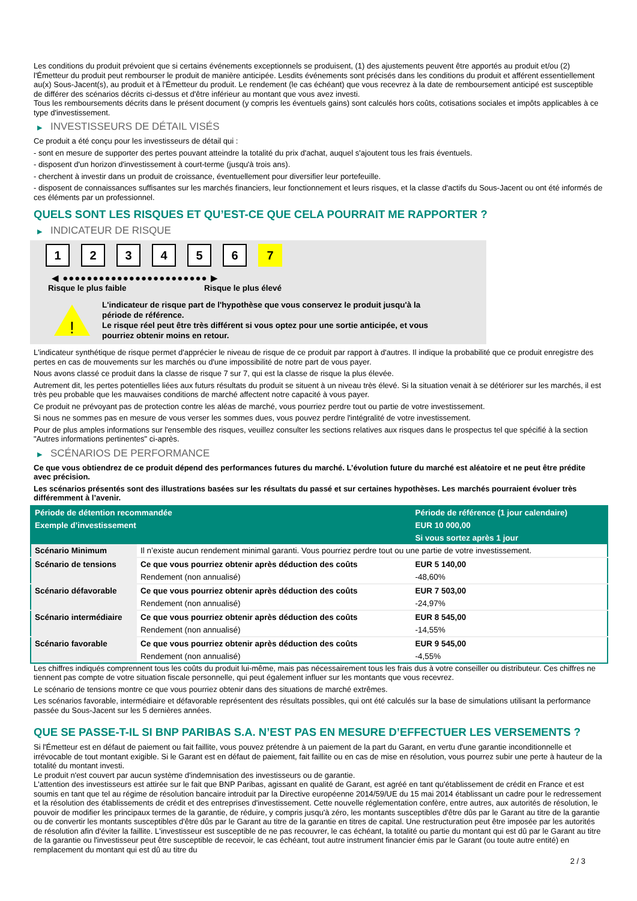Les conditions du produit prévoient que si certains événements exceptionnels se produisent, (1) des ajustements peuvent être apportés au produit et/ou (2) l'Émetteur du produit peut rembourser le produit de manière anticipée. Lesdits événements sont précisés dans les conditions du produit et afférent essentiellement au(x) Sous-Jacent(s), au produit et à l'Émetteur du produit. Le rendement (le cas échéant) que vous recevrez à la date de remboursement anticipé est susceptible de différer des scénarios décrits ci-dessus et d'être inférieur au montant que vous avez investi.
Tous les remboursements décrits dans le présent document (y compris les éventuels gains) sont calculés hors coûts, cotisations sociales et impôts applicables à ce type d'investissement.
▶ INVESTISSEURS DE DÉTAIL VISÉS
Ce produit a été conçu pour les investisseurs de détail qui :
- sont en mesure de supporter des pertes pouvant atteindre la totalité du prix d'achat, auquel s'ajoutent tous les frais éventuels.
- disposent d'un horizon d'investissement à court-terme (jusqu'à trois ans).
- cherchent à investir dans un produit de croissance, éventuellement pour diversifier leur portefeuille.
- disposent de connaissances suffisantes sur les marchés financiers, leur fonctionnement et leurs risques, et la classe d'actifs du Sous-Jacent ou ont été informés de ces éléments par un professionnel.
QUELS SONT LES RISQUES ET QU’EST-CE QUE CELA POURRAIT ME RAPPORTER ?
▶ INDICATEUR DE RISQUE
1 2 3 4 5 6 7
◀ ●●●●●●●●●●●●●●●●●●●●●●●● ▶
Risque le plus faible Risque le plus élevé
!
L'indicateur de risque part de l'hypothèse que vous conservez le produit jusqu'à la période de référence.
Le risque réel peut être très différent si vous optez pour une sortie anticipée, et vous pourriez obtenir moins en retour.
L'indicateur synthétique de risque permet d'apprécier le niveau de risque de ce produit par rapport à d'autres. Il indique la probabilité que ce produit enregistre des pertes en cas de mouvements sur les marchés ou d'une impossibilité de notre part de vous payer.
Nous avons classé ce produit dans la classe de risque 7 sur 7, qui est la classe de risque la plus élevée.
Autrement dit, les pertes potentielles liées aux futurs résultats du produit se situent à un niveau très élevé. Si la situation venait à se détériorer sur les marchés, il est très peu probable que les mauvaises conditions de marché affectent notre capacité à vous payer.
Ce produit ne prévoyant pas de protection contre les aléas de marché, vous pourriez perdre tout ou partie de votre investissement.
Si nous ne sommes pas en mesure de vous verser les sommes dues, vous pouvez perdre l'intégralité de votre investissement.
Pour de plus amples informations sur l'ensemble des risques, veuillez consulter les sections relatives aux risques dans le prospectus tel que spécifié à la section "Autres informations pertinentes" ci-après.
▶ SCÉNARIOS DE PERFORMANCE
Ce que vous obtiendrez de ce produit dépend des performances futures du marché. L’évolution future du marché est aléatoire et ne peut être prédite avec précision.
Les scénarios présentés sont des illustrations basées sur les résultats du passé et sur certaines hypothèses. Les marchés pourraient évoluer très différemment à l’avenir.
| Période de détention recommandée | | Période de référence (1 jour calendaire) |
| --- | --- | --- |
| Exemple d’investissement | | EUR 10 000,00 |
| | | Si vous sortez après 1 jour |
| Scénario Minimum | Il n’existe aucun rendement minimal garanti. Vous pourriez perdre tout ou une partie de votre investissement. | |
| Scénario de tensions | Ce que vous pourriez obtenir après déduction des coûts | EUR 5 140,00 |
| | Rendement (non annualisé) | -48,60% |
| Scénario défavorable | Ce que vous pourriez obtenir après déduction des coûts | EUR 7 503,00 |
| | Rendement (non annualisé) | -24,97% |
| Scénario intermédiaire | Ce que vous pourriez obtenir après déduction des coûts | EUR 8 545,00 |
| | Rendement (non annualisé) | -14,55% |
| Scénario favorable | Ce que vous pourriez obtenir après déduction des coûts | EUR 9 545,00 |
| | Rendement (non annualisé) | -4,55% |
Les chiffres indiqués comprennent tous les coûts du produit lui-même, mais pas nécessairement tous les frais dus à votre conseiller ou distributeur. Ces chiffres ne tiennent pas compte de votre situation fiscale personnelle, qui peut également influer sur les montants que vous recevrez.
Le scénario de tensions montre ce que vous pourriez obtenir dans des situations de marché extrêmes.
Les scénarios favorable, intermédiaire et défavorable représentent des résultats possibles, qui ont été calculés sur la base de simulations utilisant la performance passée du Sous-Jacent sur les 5 dernières années.
QUE SE PASSE-T-IL SI BNP PARIBAS S.A. N’EST PAS EN MESURE D’EFFECTUER LES VERSEMENTS ?
Si l'Émetteur est en défaut de paiement ou fait faillite, vous pouvez prétendre à un paiement de la part du Garant, en vertu d'une garantie inconditionnelle et irrévocable de tout montant exigible. Si le Garant est en défaut de paiement, fait faillite ou en cas de mise en résolution, vous pourrez subir une perte à hauteur de la totalité du montant investi.
Le produit n'est couvert par aucun système d'indemnisation des investisseurs ou de garantie.
L'attention des investisseurs est attirée sur le fait que BNP Paribas, agissant en qualité de Garant, est agréé en tant qu'établissement de crédit en France et est soumis en tant que tel au régime de résolution bancaire introduit par la Directive européenne 2014/59/UE du 15 mai 2014 établissant un cadre pour le redressement et la résolution des établissements de crédit et des entreprises d'investissement. Cette nouvelle réglementation confère, entre autres, aux autorités de résolution, le pouvoir de modifier les principaux termes de la garantie, de réduire, y compris jusqu'à zéro, les montants susceptibles d'être dûs par le Garant au titre de la garantie ou de convertir les montants susceptibles d'être dûs par le Garant au titre de la garantie en titres de capital. Une restructuration peut être imposée par les autorités de résolution afin d'éviter la faillite. L'investisseur est susceptible de ne pas recouvrer, le cas échéant, la totalité ou partie du montant qui est dû par le Garant au titre de la garantie ou l'investisseur peut être susceptible de recevoir, le cas échéant, tout autre instrument financier émis par le Garant (ou toute autre entité) en remplacement du montant qui est dû au titre du
2 / 3